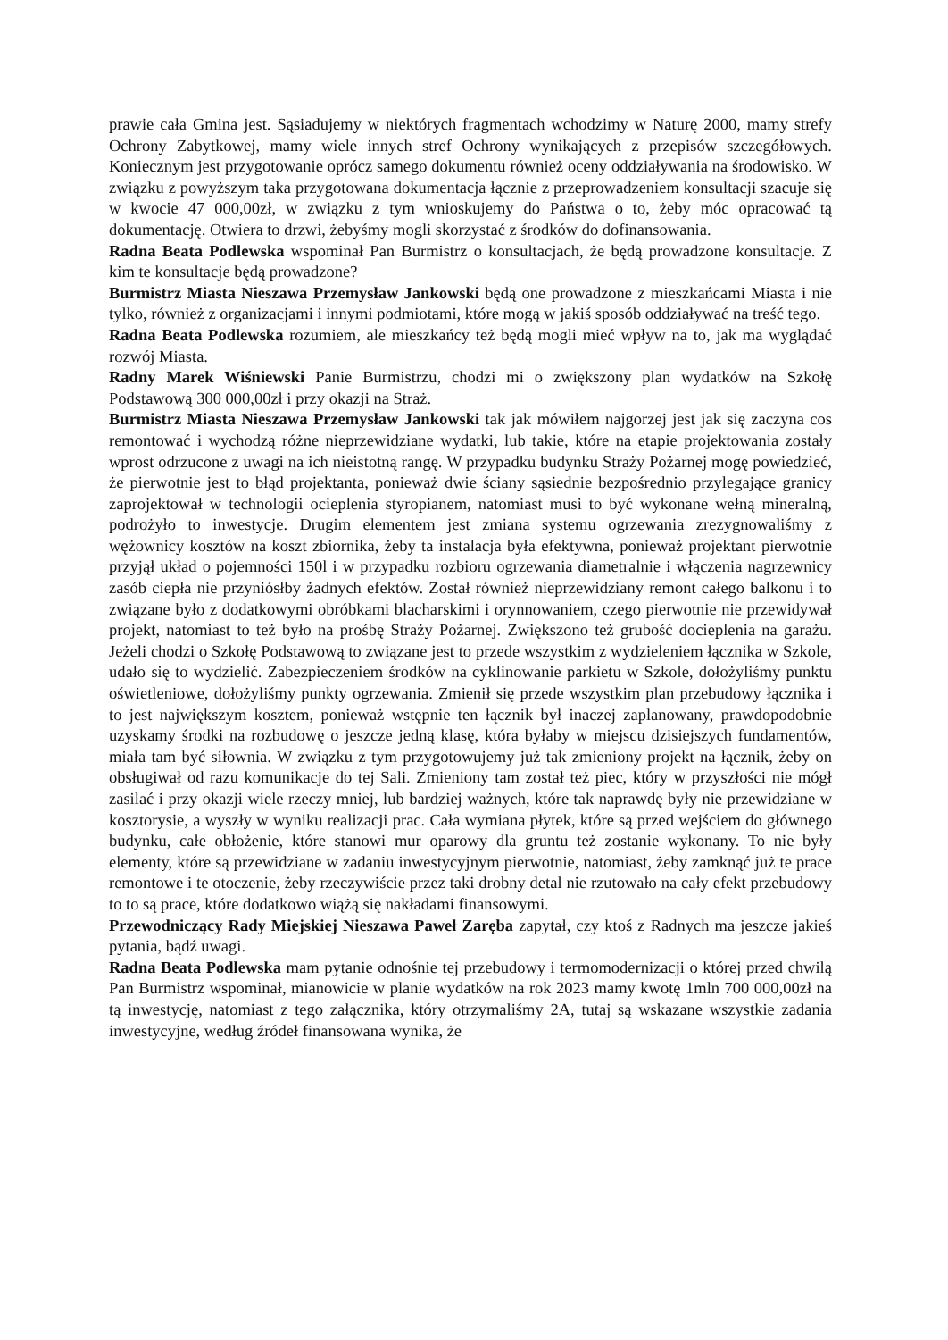prawie cała Gmina jest. Sąsiadujemy w niektórych fragmentach wchodzimy w Naturę 2000, mamy strefy Ochrony Zabytkowej, mamy wiele innych stref Ochrony wynikających z przepisów szczegółowych. Koniecznym jest przygotowanie oprócz samego dokumentu również oceny oddziaływania na środowisko. W związku z powyższym taka przygotowana dokumentacja łącznie z przeprowadzeniem konsultacji szacuje się w kwocie 47 000,00zł, w związku z tym wnioskujemy do Państwa o to, żeby móc opracować tą dokumentację. Otwiera to drzwi, żebyśmy mogli skorzystać z środków do dofinansowania.
Radna Beata Podlewska wspominał Pan Burmistrz o konsultacjach, że będą prowadzone konsultacje. Z kim te konsultacje będą prowadzone?
Burmistrz Miasta Nieszawa Przemysław Jankowski będą one prowadzone z mieszkańcami Miasta i nie tylko, również z organizacjami i innymi podmiotami, które mogą w jakiś sposób oddziaływać na treść tego.
Radna Beata Podlewska rozumiem, ale mieszkańcy też będą mogli mieć wpływ na to, jak ma wyglądać rozwój Miasta.
Radny Marek Wiśniewski Panie Burmistrzu, chodzi mi o zwiększony plan wydatków na Szkołę Podstawową 300 000,00zł i przy okazji na Straż.
Burmistrz Miasta Nieszawa Przemysław Jankowski tak jak mówiłem najgorzej jest jak się zaczyna cos remontować i wychodzą różne nieprzewidziane wydatki, lub takie, które na etapie projektowania zostały wprost odrzucone z uwagi na ich nieistotną rangę. W przypadku budynku Straży Pożarnej mogę powiedzieć, że pierwotnie jest to błąd projektanta, ponieważ dwie ściany sąsiednie bezpośrednio przylegające granicy zaprojektował w technologii ocieplenia styropianem, natomiast musi to być wykonane wełną mineralną, podrożyło to inwestycje. Drugim elementem jest zmiana systemu ogrzewania zrezygnowaliśmy z wężownicy kosztów na koszt zbiornika, żeby ta instalacja była efektywna, ponieważ projektant pierwotnie przyjął układ o pojemności 150l i w przypadku rozbioru ogrzewania diametralnie i włączenia nagrzewnicy zasób ciepła nie przyniósłby żadnych efektów. Został również nieprzewidziany remont całego balkonu i to związane było z dodatkowymi obróbkami blacharskimi i orynnowaniem, czego pierwotnie nie przewidywał projekt, natomiast to też było na prośbę Straży Pożarnej. Zwiększono też grubość docieplenia na garażu. Jeżeli chodzi o Szkołę Podstawową to związane jest to przede wszystkim z wydzieleniem łącznika w Szkole, udało się to wydzielić. Zabezpieczeniem środków na cyklinowanie parkietu w Szkole, dołożyliśmy punktu oświetleniowe, dołożyliśmy punkty ogrzewania. Zmienił się przede wszystkim plan przebudowy łącznika i to jest największym kosztem, ponieważ wstępnie ten łącznik był inaczej zaplanowany, prawdopodobnie uzyskamy środki na rozbudowę o jeszcze jedną klasę, która byłaby w miejscu dzisiejszych fundamentów, miała tam być siłownia. W związku z tym przygotowujemy już tak zmieniony projekt na łącznik, żeby on obsługiwał od razu komunikacje do tej Sali. Zmieniony tam został też piec, który w przyszłości nie mógł zasilać i przy okazji wiele rzeczy mniej, lub bardziej ważnych, które tak naprawdę były nie przewidziane w kosztorysie, a wyszły w wyniku realizacji prac. Cała wymiana płytek, które są przed wejściem do głównego budynku, całe obłożenie, które stanowi mur oparowy dla gruntu też zostanie wykonany. To nie były elementy, które są przewidziane w zadaniu inwestycyjnym pierwotnie, natomiast, żeby zamknąć już te prace remontowe i te otoczenie, żeby rzeczywiście przez taki drobny detal nie rzutowało na cały efekt przebudowy to to są prace, które dodatkowo wiążą się nakładami finansowymi.
Przewodniczący Rady Miejskiej Nieszawa Paweł Zaręba zapytał, czy ktoś z Radnych ma jeszcze jakieś pytania, bądź uwagi.
Radna Beata Podlewska mam pytanie odnośnie tej przebudowy i termomodernizacji o której przed chwilą Pan Burmistrz wspominał, mianowicie w planie wydatków na rok 2023 mamy kwotę 1mln 700 000,00zł na tą inwestycję, natomiast z tego załącznika, który otrzymaliśmy 2A, tutaj są wskazane wszystkie zadania inwestycyjne, według źródeł finansowana wynika, że